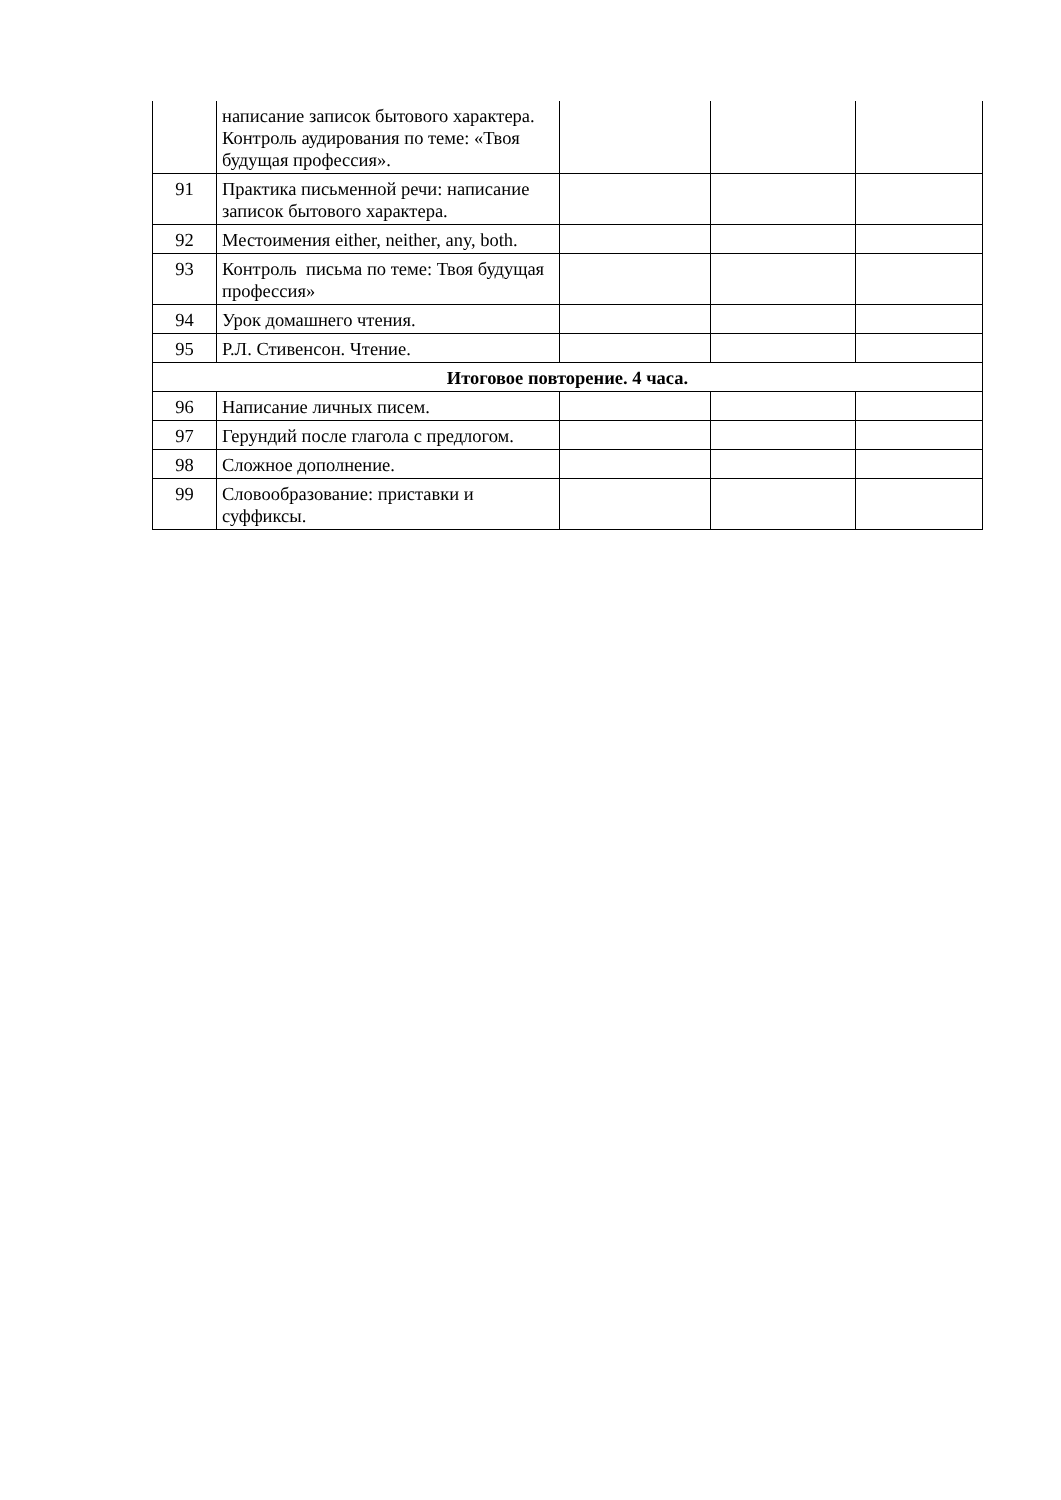| | написание записок бытового характера. Контроль аудирования по теме: «Твоя будущая профессия». | | | |
| 91 | Практика письменной речи: написание записок бытового характера. | | | |
| 92 | Местоимения either, neither, any, both. | | | |
| 93 | Контроль письма по теме: Твоя будущая профессия» | | | |
| 94 | Урок домашнего чтения. | | | |
| 95 | Р.Л. Стивенсон. Чтение. | | | |
| Итоговое повторение. 4 часа. | | | | |
| 96 | Написание личных писем. | | | |
| 97 | Герундий после глагола с предлогом. | | | |
| 98 | Сложное дополнение. | | | |
| 99 | Словообразование: приставки и суффиксы. | | | |